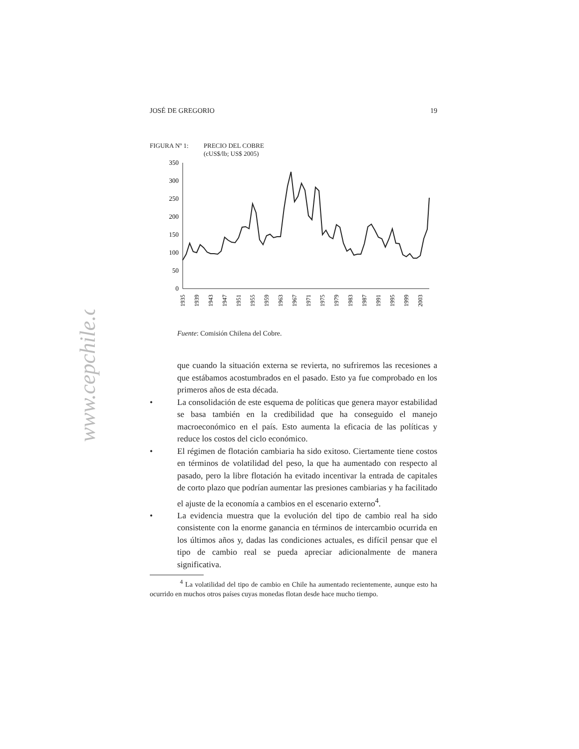www.cepchile.cl
JOSÉ DE GREGORIO 19
FIGURA Nº 1: PRECIO DEL COBRE
(cUS$/lb; US$ 2005)
0
50
100
150
200
250
300
350
1935
1939
1943
1947
1951
1955
1959
1963
1967
1971
1975
1979
1983
1987
1991
1995
1999
2003
Fuente: Comisión Chilena del Cobre.
que cuando la situación externa se revierta, no sufriremos las recesiones a que estábamos acostumbrados en el pasado. Esto ya fue comprobado en los primeros años de esta década.
• La consolidación de este esquema de políticas que genera mayor estabilidad se basa también en la credibilidad que ha conseguido el manejo macroeconómico en el país. Esto aumenta la eficacia de las políticas y reduce los costos del ciclo económico.
• El régimen de flotación cambiaria ha sido exitoso. Ciertamente tiene costos en términos de volatilidad del peso, la que ha aumentado con respecto al pasado, pero la libre flotación ha evitado incentivar la entrada de capitales de corto plazo que podrían aumentar las presiones cambiarias y ha facilitado el ajuste de la economía a cambios en el escenario externo<sup>4</sup>.
• La evidencia muestra que la evolución del tipo de cambio real ha sido consistente con la enorme ganancia en términos de intercambio ocurrida en los últimos años y, dadas las condiciones actuales, es difícil pensar que el tipo de cambio real se pueda apreciar adicionalmente de manera significativa.
<sup>4</sup> La volatilidad del tipo de cambio en Chile ha aumentado recientemente, aunque esto ha ocurrido en muchos otros países cuyas monedas flotan desde hace mucho tiempo.